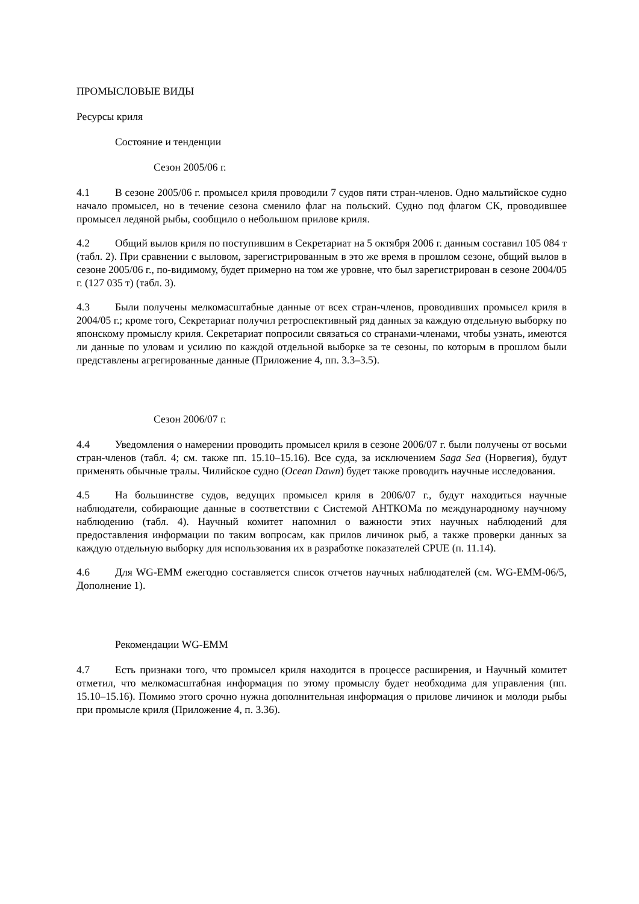ПРОМЫСЛОВЫЕ ВИДЫ
Ресурсы криля
Состояние и тенденции
Сезон 2005/06 г.
4.1 В сезоне 2005/06 г. промысел криля проводили 7 судов пяти стран-членов. Одно мальтийское судно начало промысел, но в течение сезона сменило флаг на польский. Судно под флагом СК, проводившее промысел ледяной рыбы, сообщило о небольшом прилове криля.
4.2 Общий вылов криля по поступившим в Секретариат на 5 октября 2006 г. данным составил 105 084 т (табл. 2). При сравнении с выловом, зарегистрированным в это же время в прошлом сезоне, общий вылов в сезоне 2005/06 г., по-видимому, будет примерно на том же уровне, что был зарегистрирован в сезоне 2004/05 г. (127 035 т) (табл. 3).
4.3 Были получены мелкомасштабные данные от всех стран-членов, проводивших промысел криля в 2004/05 г.; кроме того, Секретариат получил ретроспективный ряд данных за каждую отдельную выборку по японскому промыслу криля. Секретариат попросили связаться со странами-членами, чтобы узнать, имеются ли данные по уловам и усилию по каждой отдельной выборке за те сезоны, по которым в прошлом были представлены агрегированные данные (Приложение 4, пп. 3.3–3.5).
Сезон 2006/07 г.
4.4 Уведомления о намерении проводить промысел криля в сезоне 2006/07 г. были получены от восьми стран-членов (табл. 4; см. также пп. 15.10–15.16). Все суда, за исключением Saga Sea (Норвегия), будут применять обычные тралы. Чилийское судно (Ocean Dawn) будет также проводить научные исследования.
4.5 На большинстве судов, ведущих промысел криля в 2006/07 г., будут находиться научные наблюдатели, собирающие данные в соответствии с Системой АНТКОМа по международному научному наблюдению (табл. 4). Научный комитет напомнил о важности этих научных наблюдений для предоставления информации по таким вопросам, как прилов личинок рыб, а также проверки данных за каждую отдельную выборку для использования их в разработке показателей CPUE (п. 11.14).
4.6 Для WG-EMM ежегодно составляется список отчетов научных наблюдателей (см. WG-EMM-06/5, Дополнение 1).
Рекомендации WG-EMM
4.7 Есть признаки того, что промысел криля находится в процессе расширения, и Научный комитет отметил, что мелкомасштабная информация по этому промыслу будет необходима для управления (пп. 15.10–15.16). Помимо этого срочно нужна дополнительная информация о прилове личинок и молоди рыбы при промысле криля (Приложение 4, п. 3.36).